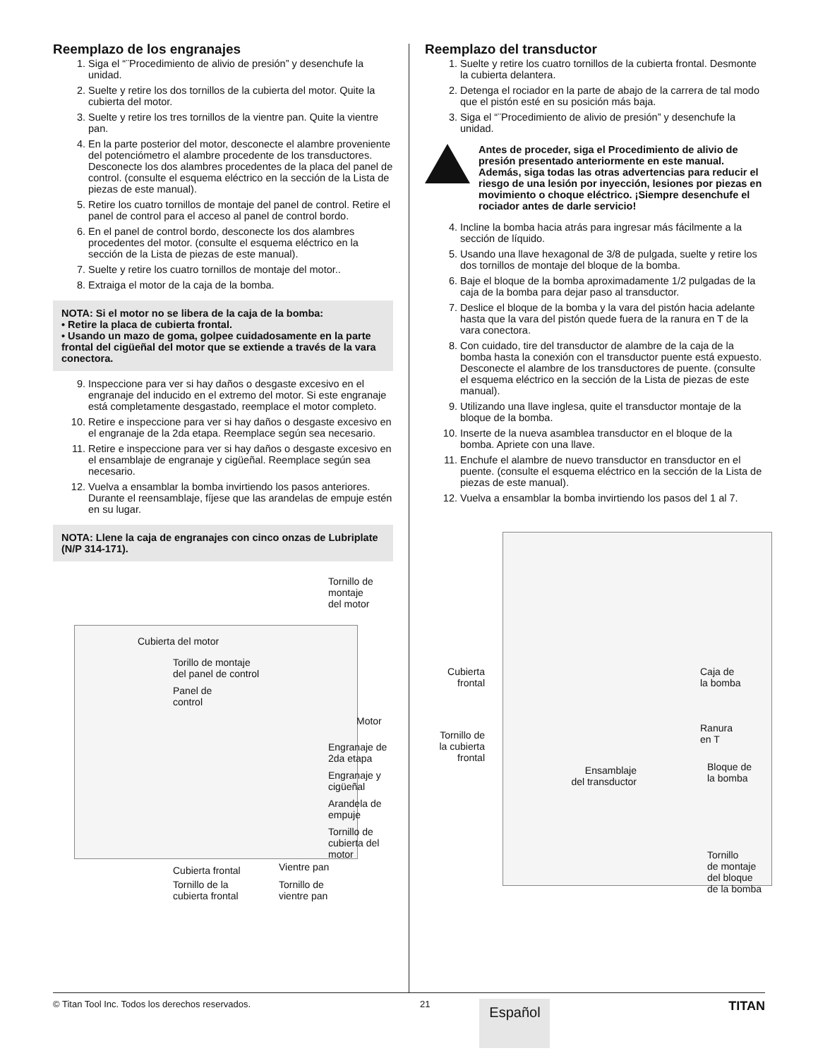Reemplazo de los engranajes
1. Siga el “¨Procedimiento de alivio de presión” y desenchufe la unidad.
2. Suelte y retire los dos tornillos de la cubierta del motor. Quite la cubierta del motor.
3. Suelte y retire los tres tornillos de la vientre pan. Quite la vientre pan.
4. En la parte posterior del motor, desconecte el alambre proveniente del potenciómetro el alambre procedente de los transductores. Desconecte los dos alambres procedentes de la placa del panel de control. (consulte el esquema eléctrico en la sección de la Lista de piezas de este manual).
5. Retire los cuatro tornillos de montaje del panel de control. Retire el panel de control para el acceso al panel de control bordo.
6. En el panel de control bordo, desconecte los dos alambres procedentes del motor. (consulte el esquema eléctrico en la sección de la Lista de piezas de este manual).
7. Suelte y retire los cuatro tornillos de montaje del motor..
8. Extraiga el motor de la caja de la bomba.
NOTA: Si el motor no se libera de la caja de la bomba:
• Retire la placa de cubierta frontal.
• Usando un mazo de goma, golpee cuidadosamente en la parte frontal del cigüeñal del motor que se extiende a través de la vara conectora.
9. Inspeccione para ver si hay daños o desgaste excesivo en el engranaje del inducido en el extremo del motor. Si este engranaje está completamente desgastado, reemplace el motor completo.
10. Retire e inspeccione para ver si hay daños o desgaste excesivo en el engranaje de la 2da etapa. Reemplace según sea necesario.
11. Retire e inspeccione para ver si hay daños o desgaste excesivo en el ensamblaje de engranaje y cigüeñal. Reemplace según sea necesario.
12. Vuelva a ensamblar la bomba invirtiendo los pasos anteriores. Durante el reensamblaje, fíjese que las arandelas de empuje estén en su lugar.
NOTA: Llene la caja de engranajes con cinco onzas de Lubriplate (N/P 314-171).
Tornillo de
montaje
del motor
Cubierta del motor
Torillo de montaje
del panel de control
Panel de
control
Motor
Engranaje de
2da etapa
Engranaje y
cigüeñal
Arandela de
empuje
Tornillo de
cubierta del
motor
Cubierta frontal Vientre pan
Tornillo de la
cubierta frontal
Tornillo de
vientre pan
Reemplazo del transductor
1. Suelte y retire los cuatro tornillos de la cubierta frontal. Desmonte la cubierta delantera.
2. Detenga el rociador en la parte de abajo de la carrera de tal modo que el pistón esté en su posición más baja.
3. Siga el “¨Procedimiento de alivio de presión” y desenchufe la unidad.
Antes de proceder, siga el Procedimiento de alivio de presión presentado anteriormente en este manual. Además, siga todas las otras advertencias para reducir el riesgo de una lesión por inyección, lesiones por piezas en movimiento o choque eléctrico. ¡Siempre desenchufe el rociador antes de darle servicio!
4. Incline la bomba hacia atrás para ingresar más fácilmente a la sección de líquido.
5. Usando una llave hexagonal de 3/8 de pulgada, suelte y retire los dos tornillos de montaje del bloque de la bomba.
6. Baje el bloque de la bomba aproximadamente 1/2 pulgadas de la caja de la bomba para dejar paso al transductor.
7. Deslice el bloque de la bomba y la vara del pistón hacia adelante hasta que la vara del pistón quede fuera de la ranura en T de la vara conectora.
8. Con cuidado, tire del transductor de alambre de la caja de la bomba hasta la conexión con el transductor puente está expuesto. Desconecte el alambre de los transductores de puente. (consulte el esquema eléctrico en la sección de la Lista de piezas de este manual).
9. Utilizando una llave inglesa, quite el transductor montaje de la bloque de la bomba.
10. Inserte de la nueva asamblea transductor en el bloque de la bomba. Apriete con una llave.
11. Enchufe el alambre de nuevo transductor en transductor en el puente. (consulte el esquema eléctrico en la sección de la Lista de piezas de este manual).
12. Vuelva a ensamblar la bomba invirtiendo los pasos del 1 al 7.
Cubierta
frontal
Caja de
la bomba
Tornillo de
la cubierta
frontal
Ranura
en T
Ensamblaje
del transductor
Bloque de
la bomba
Tornillo
de montaje
del bloque
de la bomba
© Titan Tool Inc. Todos los derechos reservados. 21
Español
TITAN